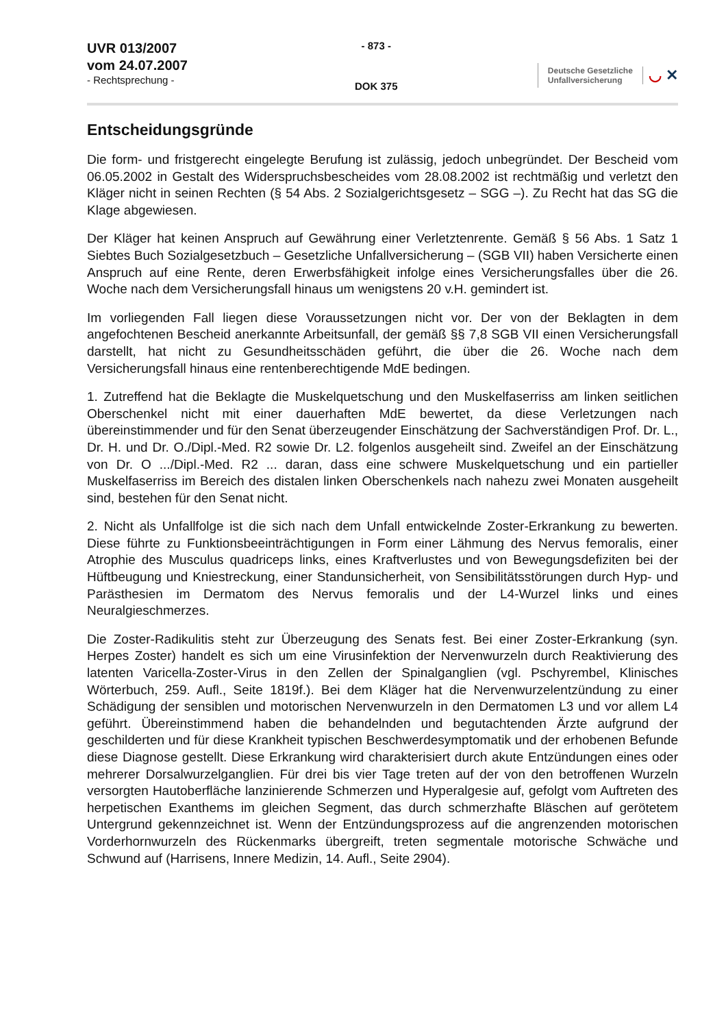UVR 013/2007
vom 24.07.2007
- Rechtsprechung -
- 873 -
DOK 375
Deutsche Gesetzliche
Unfallversicherung
◡ ✕
Entscheidungsgründe
Die form- und fristgerecht eingelegte Berufung ist zulässig, jedoch unbegründet. Der Bescheid vom 06.05.2002 in Gestalt des Widerspruchsbescheides vom 28.08.2002 ist rechtmäßig und verletzt den Kläger nicht in seinen Rechten (§ 54 Abs. 2 Sozialgerichtsgesetz – SGG –). Zu Recht hat das SG die Klage abgewiesen.
Der Kläger hat keinen Anspruch auf Gewährung einer Verletztenrente. Gemäß § 56 Abs. 1 Satz 1 Siebtes Buch Sozialgesetzbuch – Gesetzliche Unfallversicherung – (SGB VII) haben Versicherte einen Anspruch auf eine Rente, deren Erwerbsfähigkeit infolge eines Versicherungsfalles über die 26. Woche nach dem Versicherungsfall hinaus um wenigstens 20 v.H. gemindert ist.
Im vorliegenden Fall liegen diese Voraussetzungen nicht vor. Der von der Beklagten in dem angefochtenen Bescheid anerkannte Arbeitsunfall, der gemäß §§ 7,8 SGB VII einen Versicherungsfall darstellt, hat nicht zu Gesundheitsschäden geführt, die über die 26. Woche nach dem Versicherungsfall hinaus eine rentenberechtigende MdE bedingen.
1. Zutreffend hat die Beklagte die Muskelquetschung und den Muskelfaserriss am linken seitlichen Oberschenkel nicht mit einer dauerhaften MdE bewertet, da diese Verletzungen nach übereinstimmender und für den Senat überzeugender Einschätzung der Sachverständigen Prof. Dr. L., Dr. H. und Dr. O./Dipl.-Med. R2 sowie Dr. L2. folgenlos ausgeheilt sind. Zweifel an der Einschätzung von Dr. O .../Dipl.-Med. R2 ... daran, dass eine schwere Muskelquetschung und ein partieller Muskelfaserriss im Bereich des distalen linken Oberschenkels nach nahezu zwei Monaten ausgeheilt sind, bestehen für den Senat nicht.
2. Nicht als Unfallfolge ist die sich nach dem Unfall entwickelnde Zoster-Erkrankung zu bewerten. Diese führte zu Funktionsbeeinträchtigungen in Form einer Lähmung des Nervus femoralis, einer Atrophie des Musculus quadriceps links, eines Kraftverlustes und von Bewegungsdefiziten bei der Hüftbeugung und Kniestreckung, einer Standunsicherheit, von Sensibilitätsstörungen durch Hyp- und Parästhesien im Dermatom des Nervus femoralis und der L4-Wurzel links und eines Neuralgieschmerzes.
Die Zoster-Radikulitis steht zur Überzeugung des Senats fest. Bei einer Zoster-Erkrankung (syn. Herpes Zoster) handelt es sich um eine Virusinfektion der Nervenwurzeln durch Reaktivierung des latenten Varicella-Zoster-Virus in den Zellen der Spinalganglien (vgl. Pschyrembel, Klinisches Wörterbuch, 259. Aufl., Seite 1819f.). Bei dem Kläger hat die Nervenwurzelentzündung zu einer Schädigung der sensiblen und motorischen Nervenwurzeln in den Dermatomen L3 und vor allem L4 geführt. Übereinstimmend haben die behandelnden und begutachtenden Ärzte aufgrund der geschilderten und für diese Krankheit typischen Beschwerdesymptomatik und der erhobenen Befunde diese Diagnose gestellt. Diese Erkrankung wird charakterisiert durch akute Entzündungen eines oder mehrerer Dorsalwurzelganglien. Für drei bis vier Tage treten auf der von den betroffenen Wurzeln versorgten Hautoberfläche lanzinierende Schmerzen und Hyperalgesie auf, gefolgt vom Auftreten des herpetischen Exanthems im gleichen Segment, das durch schmerzhafte Bläschen auf gerötetem Untergrund gekennzeichnet ist. Wenn der Entzündungsprozess auf die angrenzenden motorischen Vorderhornwurzeln des Rückenmarks übergreift, treten segmentale motorische Schwäche und Schwund auf (Harrisens, Innere Medizin, 14. Aufl., Seite 2904).